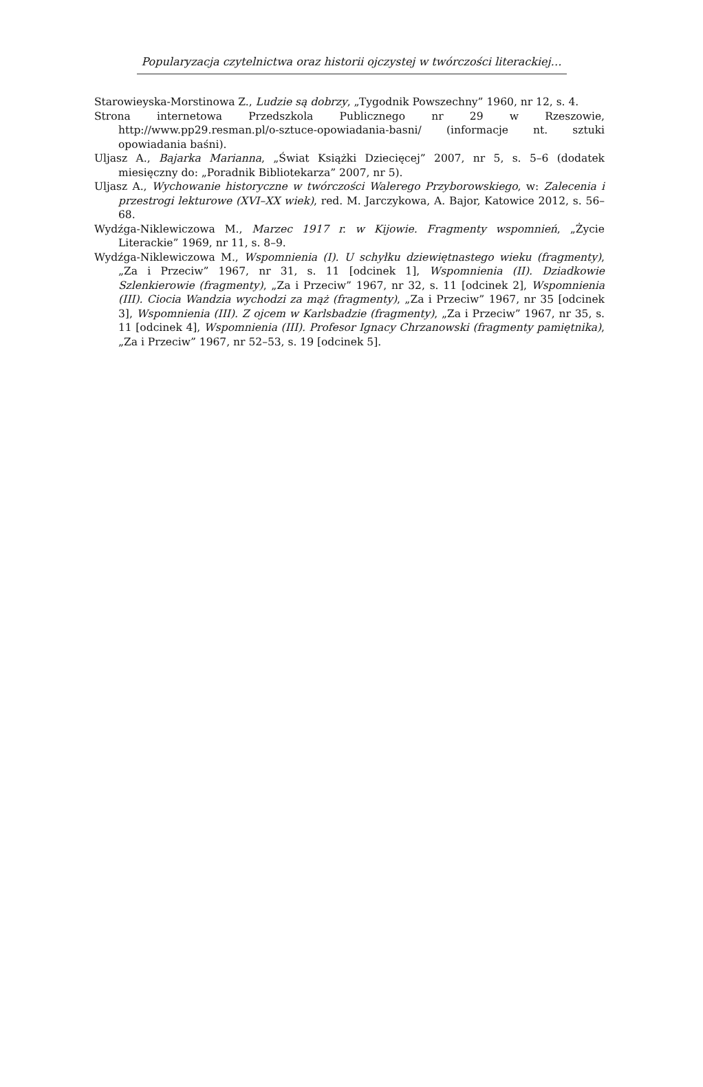Popularyzacja czytelnictwa oraz historii ojczystej w twórczości literackiej…
Starowieyska-Morstinowa Z., Ludzie są dobrzy, „Tygodnik Powszechny” 1960, nr 12, s. 4.
Strona internetowa Przedszkola Publicznego nr 29 w Rzeszowie, http://www.pp29.resman.pl/o-sztuce-opowiadania-basni/ (informacje nt. sztuki opowiadania baśni).
Uljasz A., Bajarka Marianna, „Świat Książki Dziecięcej” 2007, nr 5, s. 5–6 (dodatek miesięczny do: „Poradnik Bibliotekarza” 2007, nr 5).
Uljasz A., Wychowanie historyczne w twórczości Walerego Przyborowskiego, w: Zalecenia i przestrogi lekturowe (XVI–XX wiek), red. M. Jarczykowa, A. Bajor, Katowice 2012, s. 56–68.
Wydźga-Niklewiczowa M., Marzec 1917 r. w Kijowie. Fragmenty wspomnień, „Życie Literackie” 1969, nr 11, s. 8–9.
Wydźga-Niklewiczowa M., Wspomnienia (I). U schyłku dziewiętnastego wieku (fragmenty), „Za i Przeciw” 1967, nr 31, s. 11 [odcinek 1], Wspomnienia (II). Dziadkowie Szlenkierowie (fragmenty), „Za i Przeciw” 1967, nr 32, s. 11 [odcinek 2], Wspomnienia (III). Ciocia Wandzia wychodzi za mąż (fragmenty), „Za i Przeciw” 1967, nr 35 [odcinek 3], Wspomnienia (III). Z ojcem w Karlsbadzie (fragmenty), „Za i Przeciw” 1967, nr 35, s. 11 [odcinek 4], Wspomnienia (III). Profesor Ignacy Chrzanowski (fragmenty pamiętnika), „Za i Przeciw” 1967, nr 52–53, s. 19 [odcinek 5].